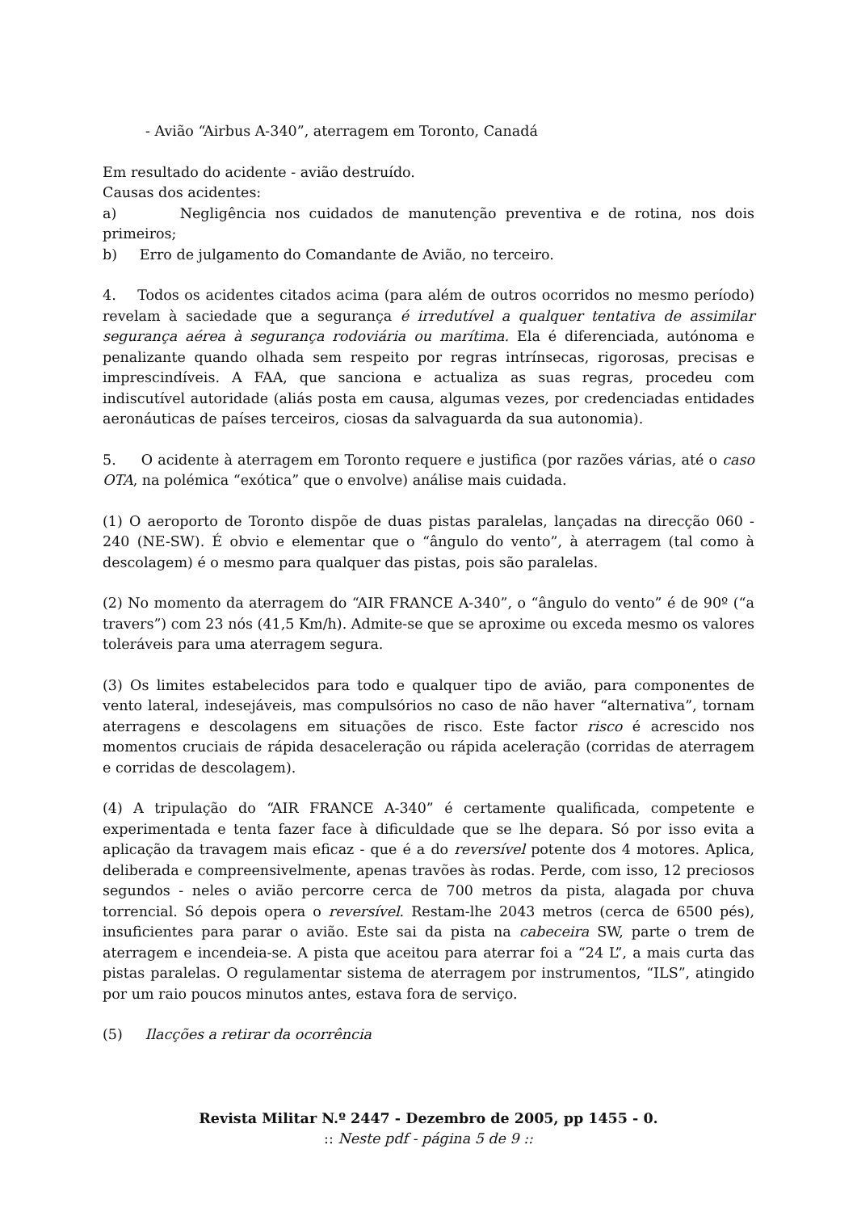- Avião “Airbus A-340”, aterragem em Toronto, Canadá
Em resultado do acidente - avião destruído.
Causas dos acidentes:
a) Negligência nos cuidados de manutenção preventiva e de rotina, nos dois primeiros;
b) Erro de julgamento do Comandante de Avião, no terceiro.
4. Todos os acidentes citados acima (para além de outros ocorridos no mesmo período) revelam à saciedade que a segurança é irredutível a qualquer tentativa de assimilar segurança aérea à segurança rodoviária ou marítima. Ela é diferenciada, autónoma e penalizante quando olhada sem respeito por regras intrínsecas, rigorosas, precisas e imprescindíveis. A FAA, que sanciona e actualiza as suas regras, procedeu com indiscutível autoridade (aliás posta em causa, algumas vezes, por credenciadas entidades aeronáuticas de países terceiros, ciosas da salvaguarda da sua autonomia).
5. O acidente à aterragem em Toronto requere e justifica (por razões várias, até o caso OTA, na polémica “exótica” que o envolve) análise mais cuidada.
(1) O aeroporto de Toronto dispõe de duas pistas paralelas, lançadas na direcção 060 - 240 (NE-SW). É obvio e elementar que o “ângulo do vento”, à aterragem (tal como à descolagem) é o mesmo para qualquer das pistas, pois são paralelas.
(2) No momento da aterragem do “AIR FRANCE A-340”, o “ângulo do vento” é de 90º (“a travers”) com 23 nós (41,5 Km/h). Admite-se que se aproxime ou exceda mesmo os valores toleráveis para uma aterragem segura.
(3) Os limites estabelecidos para todo e qualquer tipo de avião, para componentes de vento lateral, indesejáveis, mas compulsórios no caso de não haver “alternativa”, tornam aterragens e descolagens em situações de risco. Este factor risco é acrescido nos momentos cruciais de rápida desaceleração ou rápida aceleração (corridas de aterragem e corridas de descolagem).
(4) A tripulação do “AIR FRANCE A-340” é certamente qualificada, competente e experimentada e tenta fazer face à dificuldade que se lhe depara. Só por isso evita a aplicação da travagem mais eficaz - que é a do reversível potente dos 4 motores. Aplica, deliberada e compreensivelmente, apenas travões às rodas. Perde, com isso, 12 preciosos segundos - neles o avião percorre cerca de 700 metros da pista, alagada por chuva torrencial. Só depois opera o reversível. Restam-lhe 2043 metros (cerca de 6500 pés), insuficientes para parar o avião. Este sai da pista na cabeceira SW, parte o trem de aterragem e incendeia-se. A pista que aceitou para aterrar foi a “24 L”, a mais curta das pistas paralelas. O regulamentar sistema de aterragem por instrumentos, “ILS”, atingido por um raio poucos minutos antes, estava fora de serviço.
(5) Ilacções a retirar da ocorrência
Revista Militar N.º 2447 - Dezembro de 2005, pp 1455 - 0.
:: Neste pdf - página 5 de 9 ::